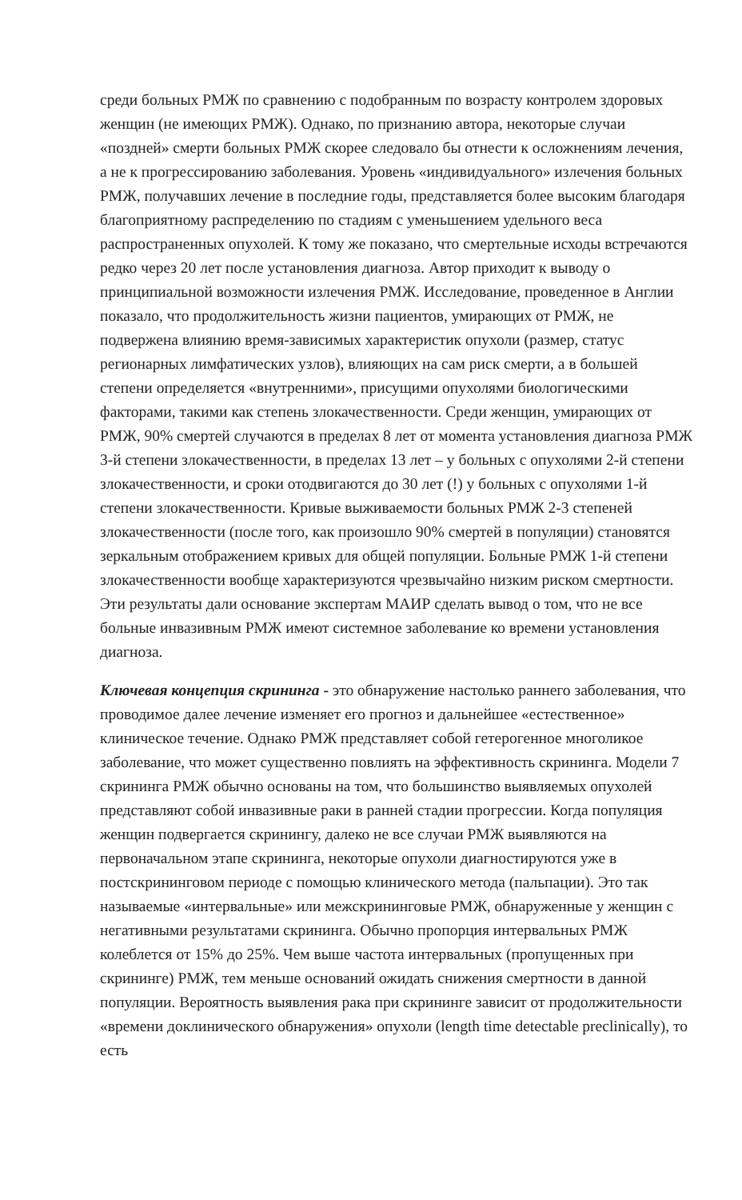среди больных РМЖ по сравнению с подобранным по возрасту контролем здоровых женщин (не имеющих РМЖ). Однако, по признанию автора, некоторые случаи «поздней» смерти больных РМЖ скорее следовало бы отнести к осложнениям лечения, а не к прогрессированию заболевания. Уровень «индивидуального» излечения больных РМЖ, получавших лечение в последние годы, представляется более высоким благодаря благоприятному распределению по стадиям с уменьшением удельного веса распространенных опухолей. К тому же показано, что смертельные исходы встречаются редко через 20 лет после установления диагноза. Автор приходит к выводу о принципиальной возможности излечения РМЖ. Исследование, проведенное в Англии показало, что продолжительность жизни пациентов, умирающих от РМЖ, не подвержена влиянию время-зависимых характеристик опухоли (размер, статус регионарных лимфатических узлов), влияющих на сам риск смерти, а в большей степени определяется «внутренними», присущими опухолями биологическими факторами, такими как степень злокачественности. Среди женщин, умирающих от РМЖ, 90% смертей случаются в пределах 8 лет от момента установления диагноза РМЖ 3-й степени злокачественности, в пределах 13 лет – у больных с опухолями 2-й степени злокачественности, и сроки отодвигаются до 30 лет (!) у больных с опухолями 1-й степени злокачественности. Кривые выживаемости больных РМЖ 2-3 степеней злокачественности (после того, как произошло 90% смертей в популяции) становятся зеркальным отображением кривых для общей популяции. Больные РМЖ 1-й степени злокачественности вообще характеризуются чрезвычайно низким риском смертности. Эти результаты дали основание экспертам МАИР сделать вывод о том, что не все больные инвазивным РМЖ имеют системное заболевание ко времени установления диагноза.
Ключевая концепция скрининга - это обнаружение настолько раннего заболевания, что проводимое далее лечение изменяет его прогноз и дальнейшее «естественное» клиническое течение. Однако РМЖ представляет собой гетерогенное многоликое заболевание, что может существенно повлиять на эффективность скрининга. Модели 7 скрининга РМЖ обычно основаны на том, что большинство выявляемых опухолей представляют собой инвазивные раки в ранней стадии прогрессии. Когда популяция женщин подвергается скринингу, далеко не все случаи РМЖ выявляются на первоначальном этапе скрининга, некоторые опухоли диагностируются уже в постскрининговом периоде с помощью клинического метода (пальпации). Это так называемые «интервальные» или межскрининговые РМЖ, обнаруженные у женщин с негативными результатами скрининга. Обычно пропорция интервальных РМЖ колеблется от 15% до 25%. Чем выше частота интервальных (пропущенных при скрининге) РМЖ, тем меньше оснований ожидать снижения смертности в данной популяции. Вероятность выявления рака при скрининге зависит от продолжительности «времени доклинического обнаружения» опухоли (length time detectable preclinically), то есть